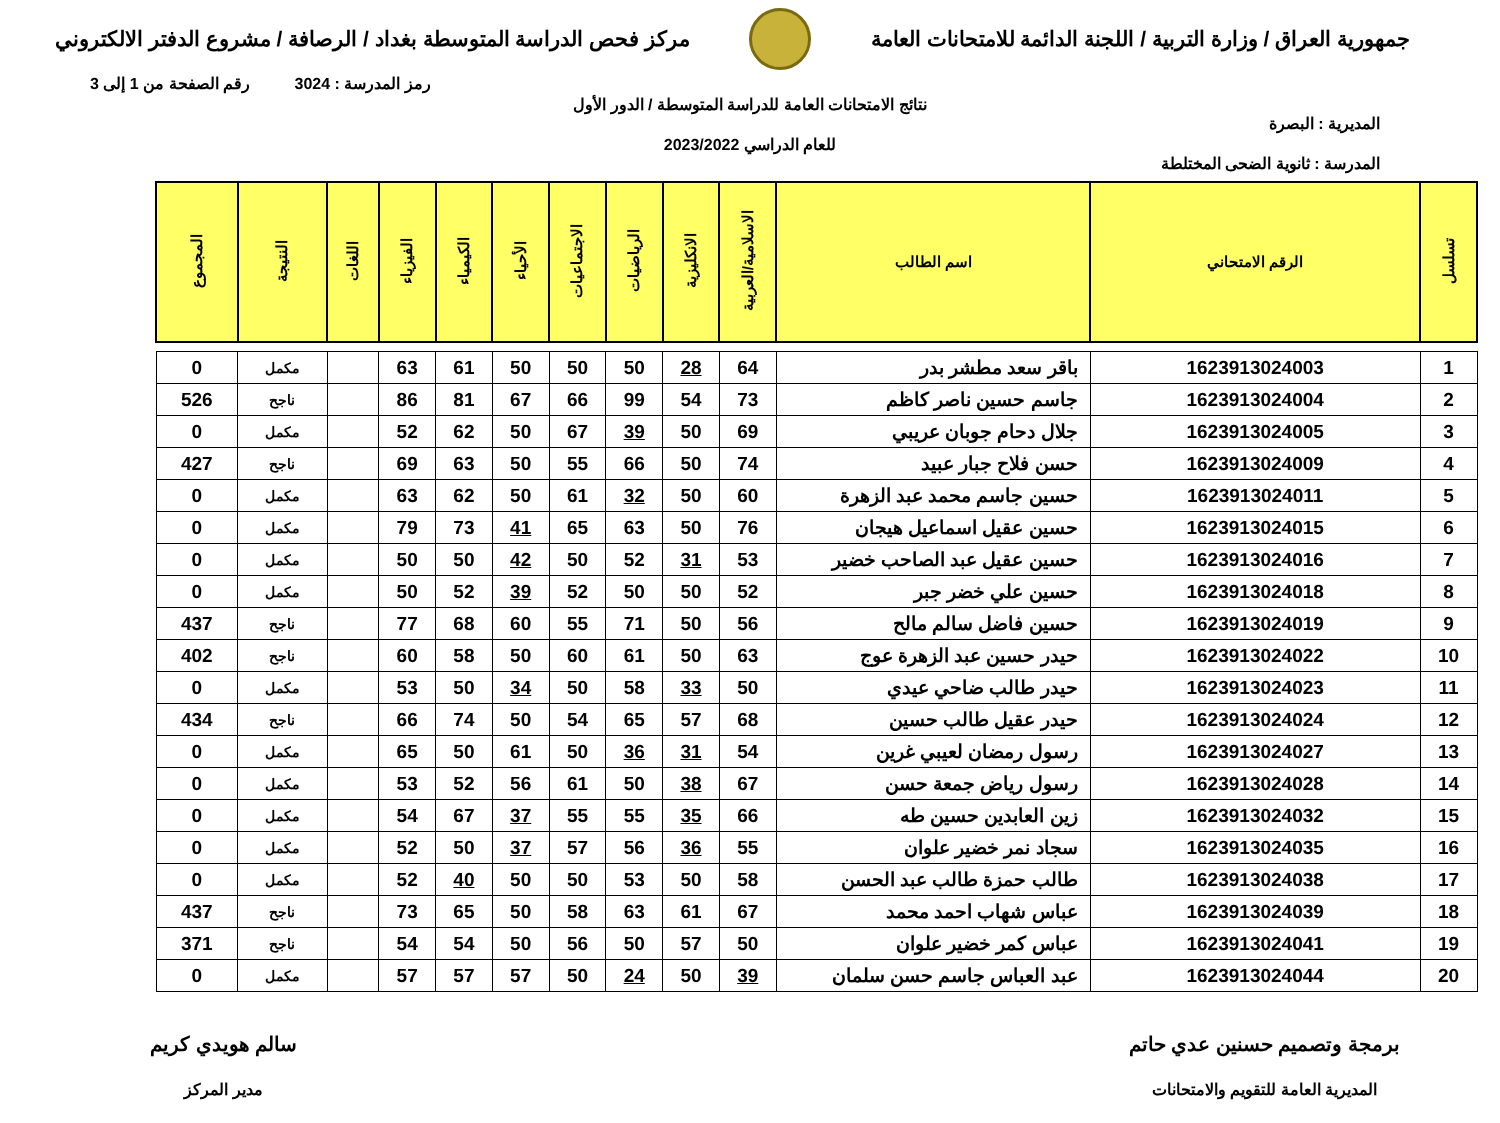جمهورية العراق / وزارة التربية / اللجنة الدائمة للامتحانات العامة
مركز فحص الدراسة المتوسطة بغداد / الرصافة / مشروع الدفتر الالكتروني
رمز المدرسة : 3024 رقم الصفحة من 1 إلى 3
نتائج الامتحانات العامة للدراسة المتوسطة / الدور الأول
المديرية : البصرة
للعام الدراسي 2023/2022
المدرسة : ثانوية الضحى المختلطة
| تسلسل | الرقم الامتحاني | اسم الطالب | الاسلامية/العربية | الانكليزية | الرياضيات | الاجتماعيات | الأحياء | الكيمياء | الفيزياء | اللغات | النتيجة | المجموع |
| --- | --- | --- | --- | --- | --- | --- | --- | --- | --- | --- | --- | --- |
| 1 | 1623913024003 | باقر سعد مطشر بدر | 64 | 28 | 50 | 50 | 50 | 61 | 63 | | مكمل | 0 |
| 2 | 1623913024004 | جاسم حسين ناصر كاظم | 73 | 54 | 99 | 66 | 67 | 81 | 86 | | ناجح | 526 |
| 3 | 1623913024005 | جلال دحام جوبان عريبي | 69 | 50 | 39 | 67 | 50 | 62 | 52 | | مكمل | 0 |
| 4 | 1623913024009 | حسن فلاح جبار عبيد | 74 | 50 | 66 | 55 | 50 | 63 | 69 | | ناجح | 427 |
| 5 | 1623913024011 | حسين جاسم محمد عبد الزهرة | 60 | 50 | 32 | 61 | 50 | 62 | 63 | | مكمل | 0 |
| 6 | 1623913024015 | حسين عقيل اسماعيل هيجان | 76 | 50 | 63 | 65 | 41 | 73 | 79 | | مكمل | 0 |
| 7 | 1623913024016 | حسين عقيل عبد الصاحب خضير | 53 | 31 | 52 | 50 | 42 | 50 | 50 | | مكمل | 0 |
| 8 | 1623913024018 | حسين علي خضر جبر | 52 | 50 | 50 | 52 | 39 | 52 | 50 | | مكمل | 0 |
| 9 | 1623913024019 | حسين فاضل سالم مالح | 56 | 50 | 71 | 55 | 60 | 68 | 77 | | ناجح | 437 |
| 10 | 1623913024022 | حيدر حسين عبد الزهرة عوج | 63 | 50 | 61 | 60 | 50 | 58 | 60 | | ناجح | 402 |
| 11 | 1623913024023 | حيدر طالب ضاحي عيدي | 50 | 33 | 58 | 50 | 34 | 50 | 53 | | مكمل | 0 |
| 12 | 1623913024024 | حيدر عقيل طالب حسين | 68 | 57 | 65 | 54 | 50 | 74 | 66 | | ناجح | 434 |
| 13 | 1623913024027 | رسول رمضان لعيبي غرين | 54 | 31 | 36 | 50 | 61 | 50 | 65 | | مكمل | 0 |
| 14 | 1623913024028 | رسول رياض جمعة حسن | 67 | 38 | 50 | 61 | 56 | 52 | 53 | | مكمل | 0 |
| 15 | 1623913024032 | زين العابدين حسين طه | 66 | 35 | 55 | 55 | 37 | 67 | 54 | | مكمل | 0 |
| 16 | 1623913024035 | سجاد نمر خضير علوان | 55 | 36 | 56 | 57 | 37 | 50 | 52 | | مكمل | 0 |
| 17 | 1623913024038 | طالب حمزة طالب عبد الحسن | 58 | 50 | 53 | 50 | 50 | 40 | 52 | | مكمل | 0 |
| 18 | 1623913024039 | عباس شهاب احمد محمد | 67 | 61 | 63 | 58 | 50 | 65 | 73 | | ناجح | 437 |
| 19 | 1623913024041 | عباس كمر خضير علوان | 50 | 57 | 50 | 56 | 50 | 54 | 54 | | ناجح | 371 |
| 20 | 1623913024044 | عبد العباس جاسم حسن سلمان | 39 | 50 | 24 | 50 | 57 | 57 | 57 | | مكمل | 0 |
برمجة وتصميم حسنين عدي حاتم
المديرية العامة للتقويم والامتحانات
سالم هويدي كريم
مدير المركز